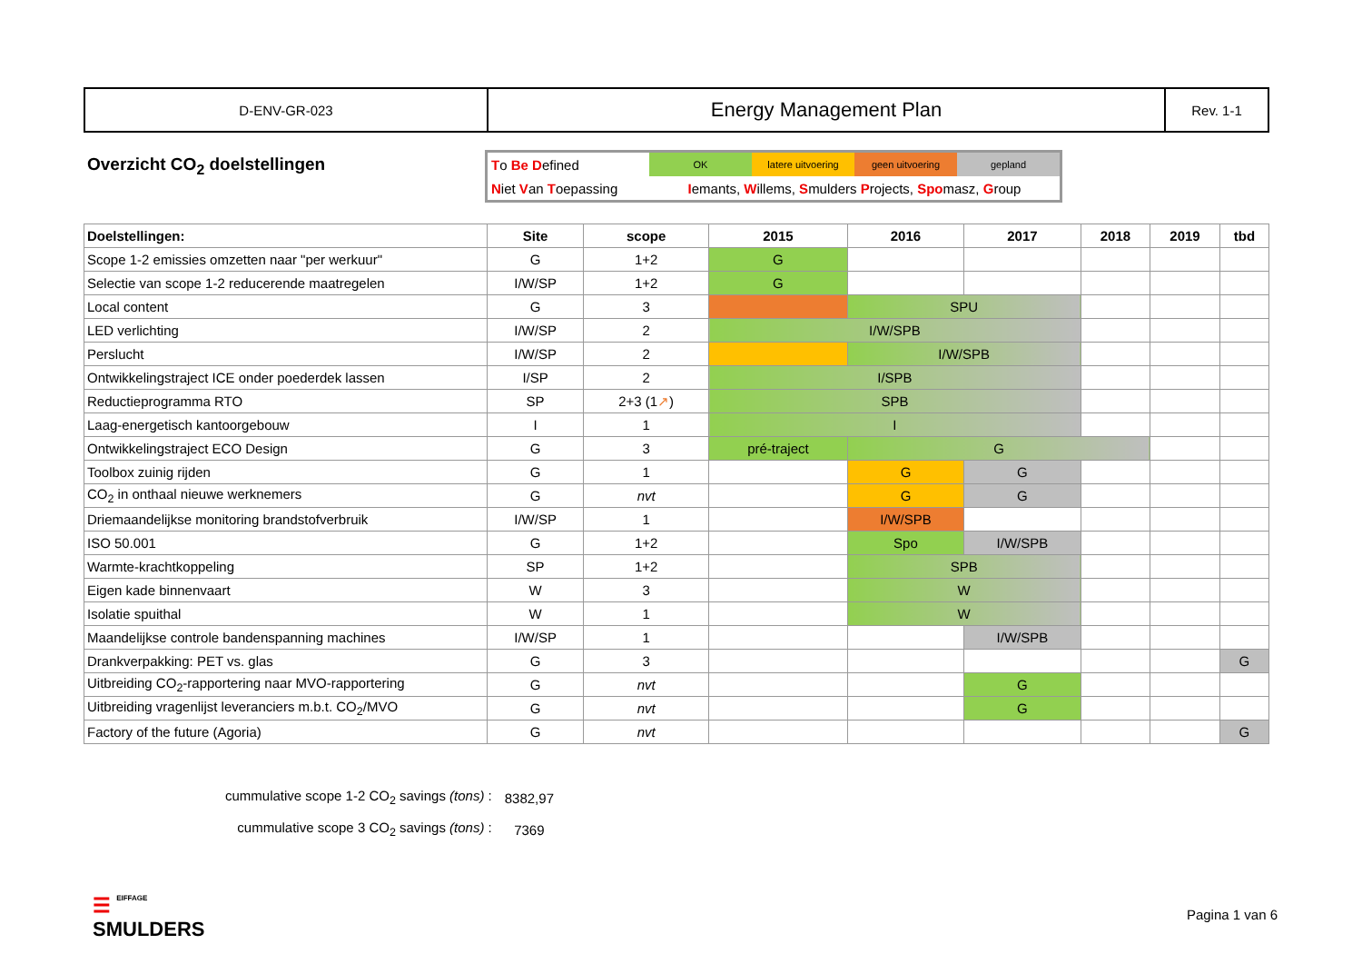| D-ENV-GR-023 | Energy Management Plan | Rev. 1-1 |
Overzicht CO<sub>2</sub> doelstellingen
| T o Be D efined | OK | latere uitvoering | geen uitvoering | gepland |
| N iet V an T oepassing | I emants, W illems, S mulders P rojects, Spo masz, G roup | | | |
| Doelstellingen: | Site | scope | 2015 | 2016 | 2017 | 2018 | 2019 | tbd |
| --- | --- | --- | --- | --- | --- | --- | --- | --- |
| Scope 1-2 emissies omzetten naar "per werkuur" | G | 1+2 | G | | | | | |
| Selectie van scope 1-2 reducerende maatregelen | I/W/SP | 1+2 | G | | | | | |
| Local content | G | 3 | | SPU | | | | |
| LED verlichting | I/W/SP | 2 | I/W/SPB | | | | | |
| Perslucht | I/W/SP | 2 | | I/W/SPB | | | | |
| Ontwikkelingstraject ICE onder poederdek lassen | I/SP | 2 | I/SPB | | | | | |
| Reductieprogramma RTO | SP | 2+3 (1 ↗ ) | SPB | | | | | |
| Laag-energetisch kantoorgebouw | I | 1 | I | | | | | |
| Ontwikkelingstraject ECO Design | G | 3 | pré-traject | G | | | | |
| Toolbox zuinig rijden | G | 1 | | G | G | | | |
| CO<sub>2</sub> in onthaal nieuwe werknemers | G | nvt | | G | G | | | |
| Driemaandelijkse monitoring brandstofverbruik | I/W/SP | 1 | | I/W/SPB | | | | |
| ISO 50.001 | G | 1+2 | | Spo | I/W/SPB | | | |
| Warmte-krachtkoppeling | SP | 1+2 | | SPB | | | | |
| Eigen kade binnenvaart | W | 3 | | W | | | | |
| Isolatie spuithal | W | 1 | | W | | | | |
| Maandelijkse controle bandenspanning machines | I/W/SP | 1 | | | I/W/SPB | | | |
| Drankverpakking: PET vs. glas | G | 3 | | | | | | G |
| Uitbreiding CO<sub>2</sub>-rapportering naar MVO-rapportering | G | nvt | | | G | | | |
| Uitbreiding vragenlijst leveranciers m.b.t. CO<sub>2</sub>/MVO | G | nvt | | | G | | | |
| Factory of the future (Agoria) | G | nvt | | | | | | G |
| cummulative scope 1-2 CO<sub>2</sub> savings (tons) : | 8382,97 |
| cummulative scope 3 CO<sub>2</sub> savings (tons) : | 7369 |
☰ EIFFAGE
SMULDERS
Pagina 1 van 6